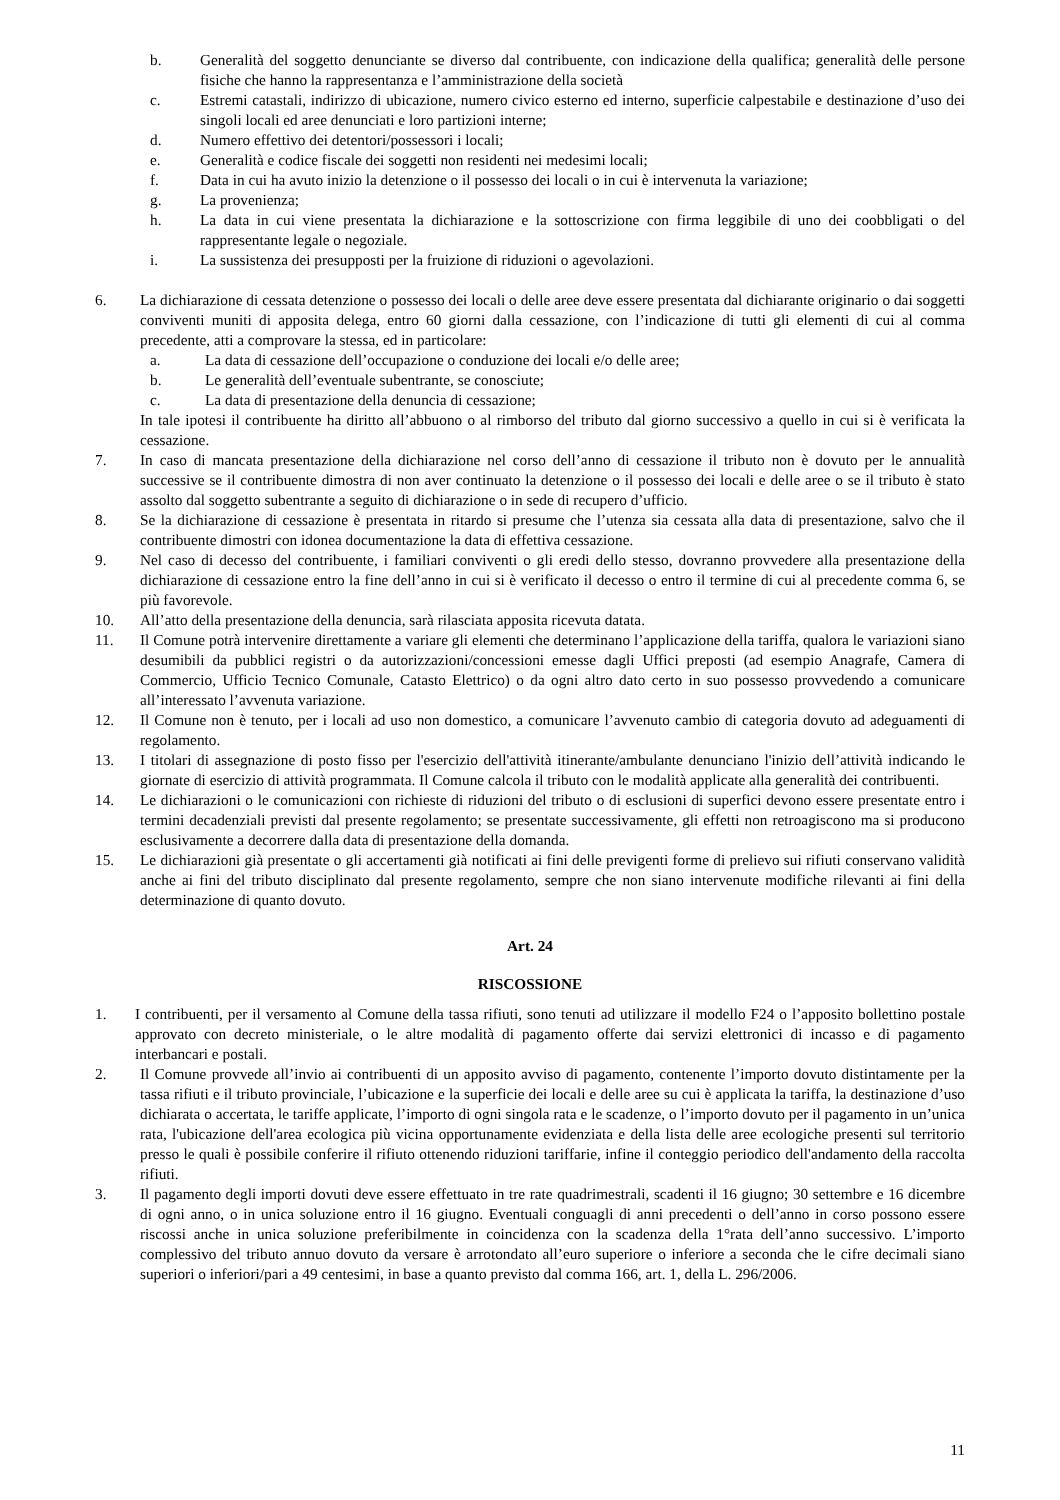b. Generalità del soggetto denunciante se diverso dal contribuente, con indicazione della qualifica; generalità delle persone fisiche che hanno la rappresentanza e l’amministrazione della società
c. Estremi catastali, indirizzo di ubicazione, numero civico esterno ed interno, superficie calpestabile e destinazione d’uso dei singoli locali ed aree denunciati e loro partizioni interne;
d. Numero effettivo dei detentori/possessori i locali;
e. Generalità e codice fiscale dei soggetti non residenti nei medesimi locali;
f. Data in cui ha avuto inizio la detenzione o il possesso dei locali o in cui è intervenuta la variazione;
g. La provenienza;
h. La data in cui viene presentata la dichiarazione e la sottoscrizione con firma leggibile di uno dei coobbligati o del rappresentante legale o negoziale.
i. La sussistenza dei presupposti per la fruizione di riduzioni o agevolazioni.
6. La dichiarazione di cessata detenzione o possesso dei locali o delle aree deve essere presentata dal dichiarante originario o dai soggetti conviventi muniti di apposita delega, entro 60 giorni dalla cessazione, con l’indicazione di tutti gli elementi di cui al comma precedente, atti a comprovare la stessa, ed in particolare:
a. La data di cessazione dell’occupazione o conduzione dei locali e/o delle aree;
b. Le generalità dell’eventuale subentrante, se conosciute;
c. La data di presentazione della denuncia di cessazione;
In tale ipotesi il contribuente ha diritto all’abbuono o al rimborso del tributo dal giorno successivo a quello in cui si è verificata la cessazione.
7. In caso di mancata presentazione della dichiarazione nel corso dell’anno di cessazione il tributo non è dovuto per le annualità successive se il contribuente dimostra di non aver continuato la detenzione o il possesso dei locali e delle aree o se il tributo è stato assolto dal soggetto subentrante a seguito di dichiarazione o in sede di recupero d’ufficio.
8. Se la dichiarazione di cessazione è presentata in ritardo si presume che l’utenza sia cessata alla data di presentazione, salvo che il contribuente dimostri con idonea documentazione la data di effettiva cessazione.
9. Nel caso di decesso del contribuente, i familiari conviventi o gli eredi dello stesso, dovranno provvedere alla presentazione della dichiarazione di cessazione entro la fine dell’anno in cui si è verificato il decesso o entro il termine di cui al precedente comma 6, se più favorevole.
10. All’atto della presentazione della denuncia, sarà rilasciata apposita ricevuta datata.
11. Il Comune potrà intervenire direttamente a variare gli elementi che determinano l’applicazione della tariffa, qualora le variazioni siano desumibili da pubblici registri o da autorizzazioni/concessioni emesse dagli Uffici preposti (ad esempio Anagrafe, Camera di Commercio, Ufficio Tecnico Comunale, Catasto Elettrico) o da ogni altro dato certo in suo possesso provvedendo a comunicare all’interessato l’avvenuta variazione.
12. Il Comune non è tenuto, per i locali ad uso non domestico, a comunicare l’avvenuto cambio di categoria dovuto ad adeguamenti di regolamento.
13. I titolari di assegnazione di posto fisso per l'esercizio dell'attività itinerante/ambulante denunciano l'inizio dell’attività indicando le giornate di esercizio di attività programmata. Il Comune calcola il tributo con le modalità applicate alla generalità dei contribuenti.
14. Le dichiarazioni o le comunicazioni con richieste di riduzioni del tributo o di esclusioni di superfici devono essere presentate entro i termini decadenziali previsti dal presente regolamento; se presentate successivamente, gli effetti non retroagiscono ma si producono esclusivamente a decorrere dalla data di presentazione della domanda.
15. Le dichiarazioni già presentate o gli accertamenti già notificati ai fini delle previgenti forme di prelievo sui rifiuti conservano validità anche ai fini del tributo disciplinato dal presente regolamento, sempre che non siano intervenute modifiche rilevanti ai fini della determinazione di quanto dovuto.
Art. 24
RISCOSSIONE
1. I contribuenti, per il versamento al Comune della tassa rifiuti, sono tenuti ad utilizzare il modello F24 o l’apposito bollettino postale approvato con decreto ministeriale, o le altre modalità di pagamento offerte dai servizi elettronici di incasso e di pagamento interbancari e postali.
2. Il Comune provvede all’invio ai contribuenti di un apposito avviso di pagamento, contenente l’importo dovuto distintamente per la tassa rifiuti e il tributo provinciale, l’ubicazione e la superficie dei locali e delle aree su cui è applicata la tariffa, la destinazione d’uso dichiarata o accertata, le tariffe applicate, l’importo di ogni singola rata e le scadenze, o l’importo dovuto per il pagamento in un’unica rata, l'ubicazione dell'area ecologica più vicina opportunamente evidenziata e della lista delle aree ecologiche presenti sul territorio presso le quali è possibile conferire il rifiuto ottenendo riduzioni tariffarie, infine il conteggio periodico dell'andamento della raccolta rifiuti.
3. Il pagamento degli importi dovuti deve essere effettuato in tre rate quadrimestrali, scadenti il 16 giugno; 30 settembre e 16 dicembre di ogni anno, o in unica soluzione entro il 16 giugno. Eventuali conguagli di anni precedenti o dell’anno in corso possono essere riscossi anche in unica soluzione preferibilmente in coincidenza con la scadenza della 1°rata dell’anno successivo. L’importo complessivo del tributo annuo dovuto da versare è arrotondato all’euro superiore o inferiore a seconda che le cifre decimali siano superiori o inferiori/pari a 49 centesimi, in base a quanto previsto dal comma 166, art. 1, della L. 296/2006.
11